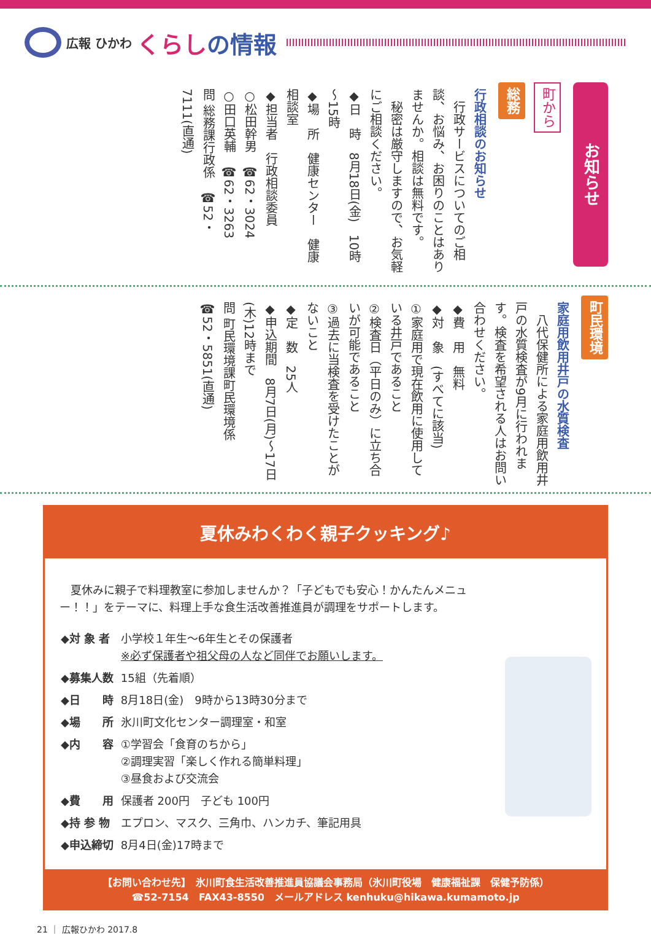広報 ひかわ
くらしの情報
お知らせ
町から
総務
行政相談のお知らせ
　行政サービスについてのご相談、お悩み、お困りのことはありませんか。相談は無料です。
　秘密は厳守しますので、お気軽にご相談ください。
◆日　時　8月18日(金)　10時～15時
◆場　所　健康センター　健康相談室
◆担当者　行政相談委員
○松田幹男　☎62・3024
○田口英輔　☎62・3263
問 総務課行政係　☎52・7111(直通)
町民環境
家庭用飲用井戸の水質検査
　八代保健所による家庭用飲用井戸の水質検査が9月に行われます。検査を希望される人はお問い合わせください。
◆費　用　無料
◆対　象　(すべてに該当)
①家庭用で現在飲用に使用している井戸であること
②検査日（平日のみ）に立ち合いが可能であること
③過去に当検査を受けたことがないこと
◆定　数　25人
◆申込期間　8月7日(月)～17日(木)12時まで
問 町民環境課町民環境係　☎52・5851(直通)
夏休みわくわく親子クッキング♪
　夏休みに親子で料理教室に参加しませんか？「子どもでも安心！かんたんメニュー！！」をテーマに、料理上手な食生活改善推進員が調理をサポートします。
| ◆対 象 者 | 小学校１年生～6年生とその保護者 ※必ず保護者や祖父母の人など同伴でお願いします。 |
| ◆募集人数 | 15組（先着順） |
| ◆日 時 | 8月18日(金) 9時から13時30分まで |
| ◆場 所 | 氷川町文化センター調理室・和室 |
| ◆内 容 | ①学習会「食育のちから」 ②調理実習「楽しく作れる簡単料理」 ③昼食および交流会 |
| ◆費 用 | 保護者 200円 子ども 100円 |
| ◆持 参 物 | エプロン、マスク、三角巾、ハンカチ、筆記用具 |
| ◆申込締切 | 8月4日(金)17時まで |
【お問い合わせ先】　氷川町食生活改善推進員協議会事務局（氷川町役場　健康福祉課　保健予防係）
☎52-7154　FAX43-8550　メールアドレス kenhuku@hikawa.kumamoto.jp
21 ｜ 広報ひかわ 2017.8